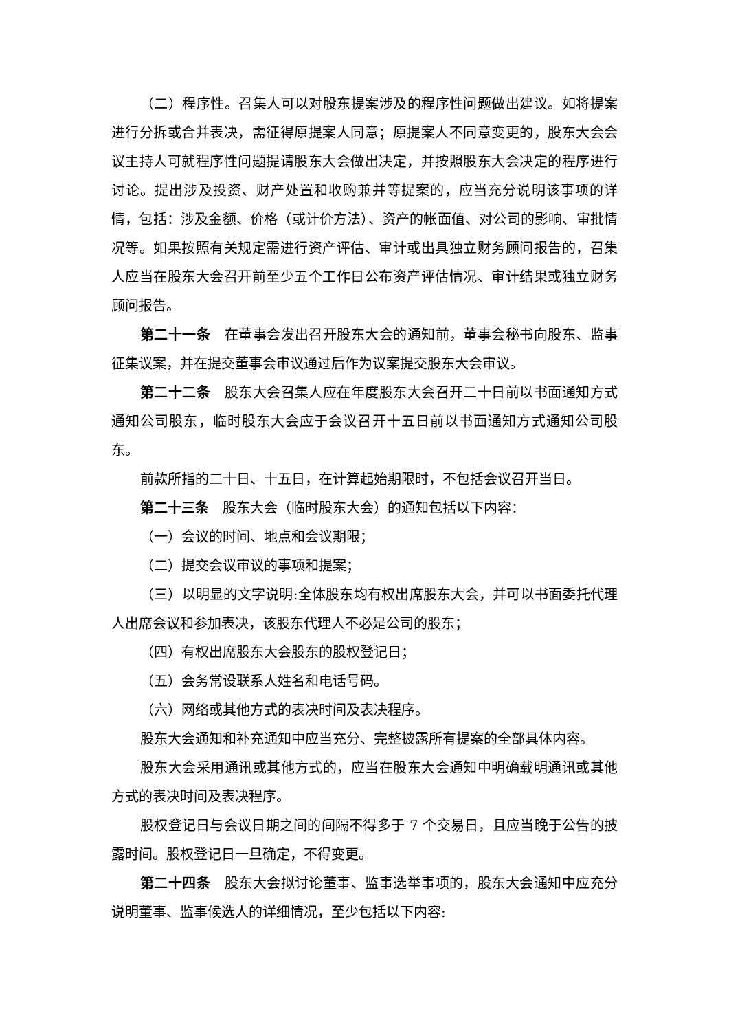（二）程序性。召集人可以对股东提案涉及的程序性问题做出建议。如将提案进行分拆或合并表决，需征得原提案人同意；原提案人不同意变更的，股东大会会议主持人可就程序性问题提请股东大会做出决定，并按照股东大会决定的程序进行讨论。提出涉及投资、财产处置和收购兼并等提案的，应当充分说明该事项的详情，包括：涉及金额、价格（或计价方法）、资产的帐面值、对公司的影响、审批情况等。如果按照有关规定需进行资产评估、审计或出具独立财务顾问报告的，召集人应当在股东大会召开前至少五个工作日公布资产评估情况、审计结果或独立财务顾问报告。
第二十一条　在董事会发出召开股东大会的通知前，董事会秘书向股东、监事征集议案，并在提交董事会审议通过后作为议案提交股东大会审议。
第二十二条　股东大会召集人应在年度股东大会召开二十日前以书面通知方式通知公司股东，临时股东大会应于会议召开十五日前以书面通知方式通知公司股东。
前款所指的二十日、十五日，在计算起始期限时，不包括会议召开当日。
第二十三条　股东大会（临时股东大会）的通知包括以下内容：
（一）会议的时间、地点和会议期限；
（二）提交会议审议的事项和提案；
（三）以明显的文字说明:全体股东均有权出席股东大会，并可以书面委托代理人出席会议和参加表决，该股东代理人不必是公司的股东；
（四）有权出席股东大会股东的股权登记日；
（五）会务常设联系人姓名和电话号码。
（六）网络或其他方式的表决时间及表决程序。
股东大会通知和补充通知中应当充分、完整披露所有提案的全部具体内容。
股东大会采用通讯或其他方式的，应当在股东大会通知中明确载明通讯或其他方式的表决时间及表决程序。
股权登记日与会议日期之间的间隔不得多于 7 个交易日，且应当晚于公告的披露时间。股权登记日一旦确定，不得变更。
第二十四条　股东大会拟讨论董事、监事选举事项的，股东大会通知中应充分说明董事、监事候选人的详细情况，至少包括以下内容: